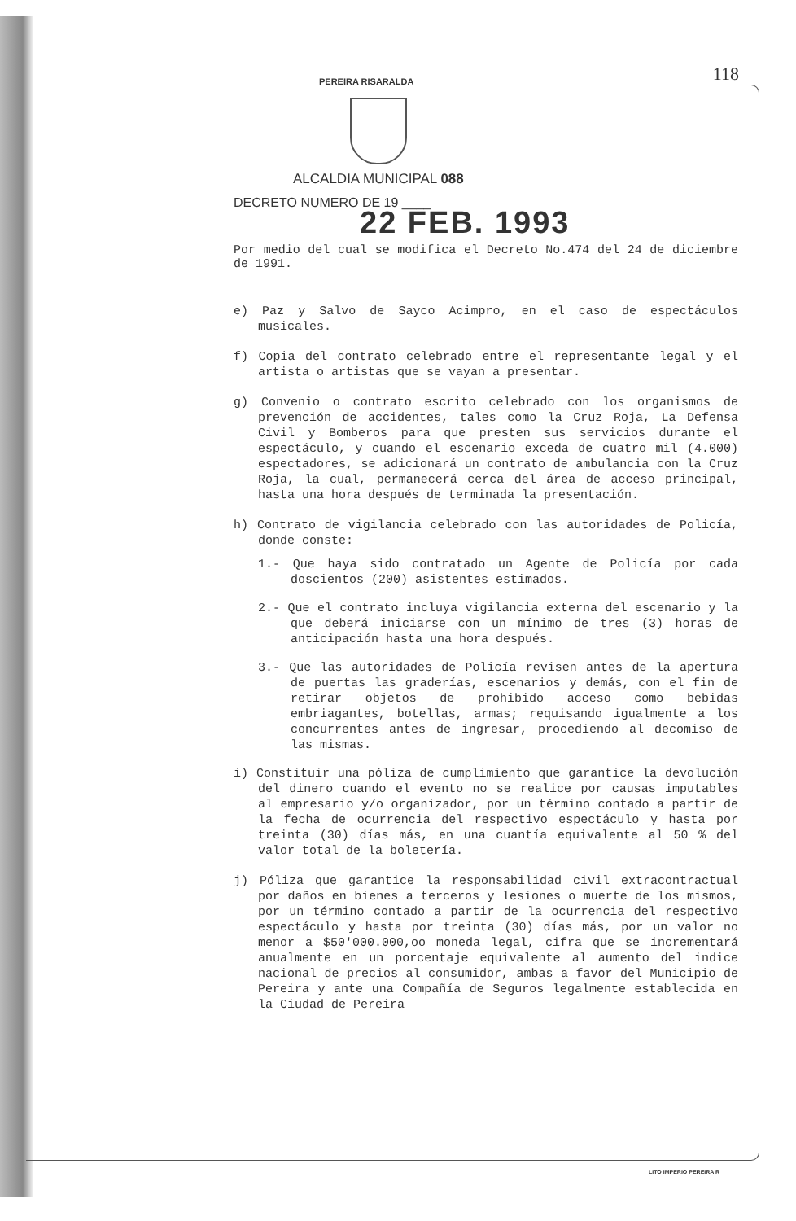PEREIRA RISARALDA 118
ALCALDIA MUNICIPAL 088
DECRETO NUMERO DE 19 ____
22 FEB. 1993
Por medio del cual se modifica el Decreto No.474 del 24 de diciembre de 1991.
e) Paz y Salvo de Sayco Acimpro, en el caso de espectáculos musicales.
f) Copia del contrato celebrado entre el representante legal y el artista o artistas que se vayan a presentar.
g) Convenio o contrato escrito celebrado con los organismos de prevención de accidentes, tales como la Cruz Roja, La Defensa Civil y Bomberos para que presten sus servicios durante el espectáculo, y cuando el escenario exceda de cuatro mil (4.000) espectadores, se adicionará un contrato de ambulancia con la Cruz Roja, la cual, permanecerá cerca del área de acceso principal, hasta una hora después de terminada la presentación.
h) Contrato de vigilancia celebrado con las autoridades de Policía, donde conste:
1.- Que haya sido contratado un Agente de Policía por cada doscientos (200) asistentes estimados.
2.- Que el contrato incluya vigilancia externa del escenario y la que deberá iniciarse con un mínimo de tres (3) horas de anticipación hasta una hora después.
3.- Que las autoridades de Policía revisen antes de la apertura de puertas las graderías, escenarios y demás, con el fin de retirar objetos de prohibido acceso como bebidas embriagantes, botellas, armas; requisando igualmente a los concurrentes antes de ingresar, procediendo al decomiso de las mismas.
i) Constituir una póliza de cumplimiento que garantice la devolución del dinero cuando el evento no se realice por causas imputables al empresario y/o organizador, por un término contado a partir de la fecha de ocurrencia del respectivo espectáculo y hasta por treinta (30) días más, en una cuantía equivalente al 50 % del valor total de la boletería.
j) Póliza que garantice la responsabilidad civil extracontractual por daños en bienes a terceros y lesiones o muerte de los mismos, por un término contado a partir de la ocurrencia del respectivo espectáculo y hasta por treinta (30) días más, por un valor no menor a $50'000.000,oo moneda legal, cifra que se incrementará anualmente en un porcentaje equivalente al aumento del indice nacional de precios al consumidor, ambas a favor del Municipio de Pereira y ante una Compañía de Seguros legalmente establecida en la Ciudad de Pereira
LITO IMPERIO PEREIRA R